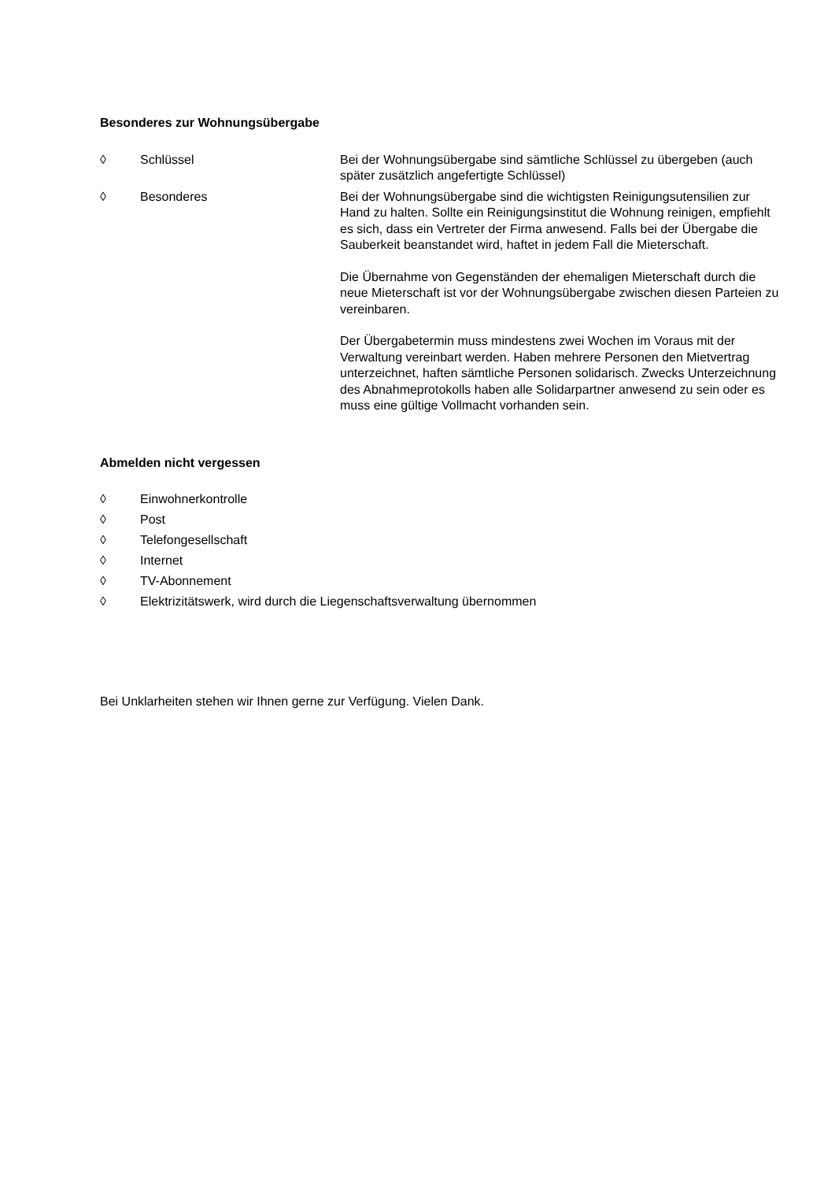Besonderes zur Wohnungsübergabe
◊ Schlüssel Bei der Wohnungsübergabe sind sämtliche Schlüssel zu übergeben (auch später zusätzlich angefertigte Schlüssel)
◊ Besonderes Bei der Wohnungsübergabe sind die wichtigsten Reinigungsutensilien zur Hand zu halten. Sollte ein Reinigungsinstitut die Wohnung reinigen, empfiehlt es sich, dass ein Vertreter der Firma anwesend. Falls bei der Übergabe die Sauberkeit beanstandet wird, haftet in jedem Fall die Mieterschaft.
Die Übernahme von Gegenständen der ehemaligen Mieterschaft durch die neue Mieterschaft ist vor der Wohnungsübergabe zwischen diesen Parteien zu vereinbaren.
Der Übergabetermin muss mindestens zwei Wochen im Voraus mit der Verwaltung vereinbart werden. Haben mehrere Personen den Mietvertrag unterzeichnet, haften sämtliche Personen solidarisch. Zwecks Unterzeichnung des Abnahmeprotokolls haben alle Solidarpartner anwesend zu sein oder es muss eine gültige Vollmacht vorhanden sein.
Abmelden nicht vergessen
◊ Einwohnerkontrolle
◊ Post
◊ Telefongesellschaft
◊ Internet
◊ TV-Abonnement
◊ Elektrizitätswerk, wird durch die Liegenschaftsverwaltung übernommen
Bei Unklarheiten stehen wir Ihnen gerne zur Verfügung. Vielen Dank.